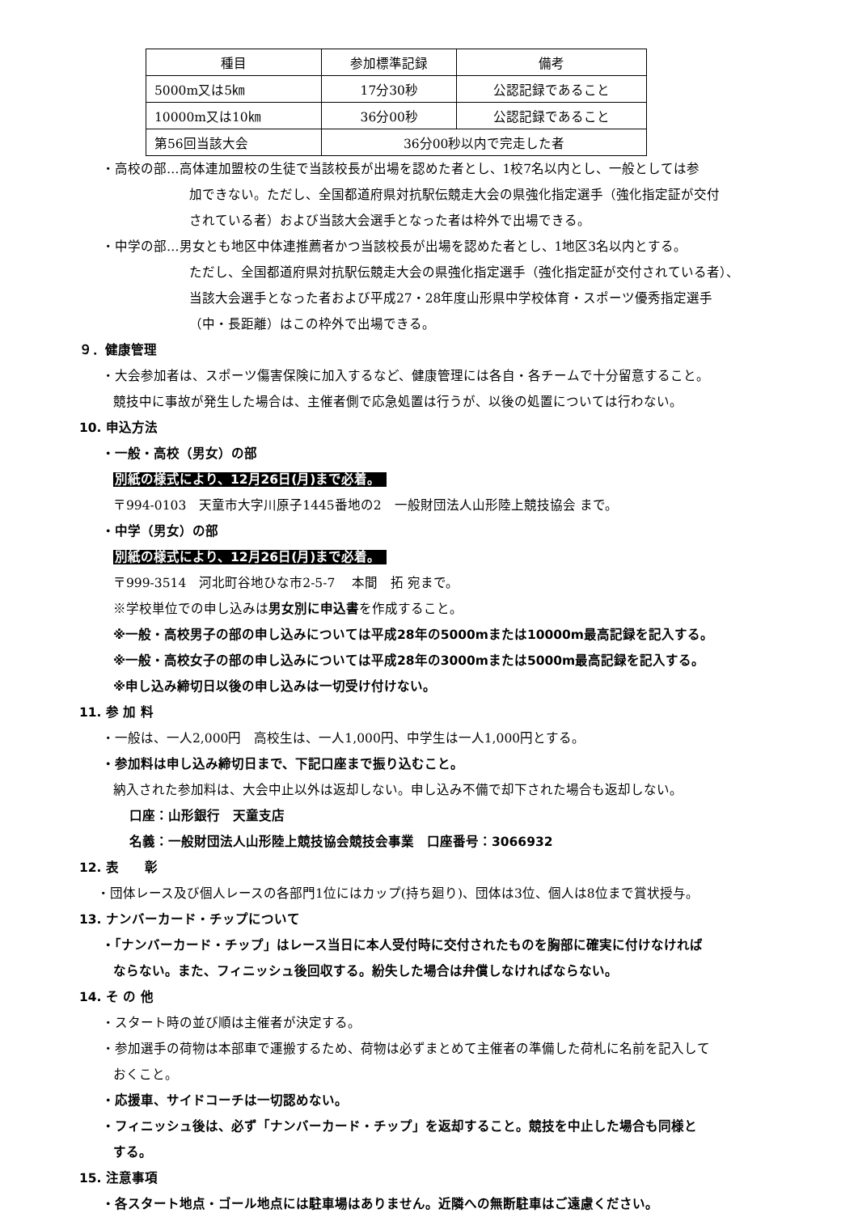| 種目 | 参加標準記録 | 備考 |
| --- | --- | --- |
| 5000m又は5㎞ | 17分30秒 | 公認記録であること |
| 10000m又は10㎞ | 36分00秒 | 公認記録であること |
| 第56回当該大会 | 36分00秒以内で完走した者 | |
・高校の部…高体連加盟校の生徒で当該校長が出場を認めた者とし、1校7名以内とし、一般としては参
加できない。ただし、全国都道府県対抗駅伝競走大会の県強化指定選手（強化指定証が交付
されている者）および当該大会選手となった者は枠外で出場できる。
・中学の部…男女とも地区中体連推薦者かつ当該校長が出場を認めた者とし、1地区3名以内とする。
ただし、全国都道府県対抗駅伝競走大会の県強化指定選手（強化指定証が交付されている者）、
当該大会選手となった者および平成27・28年度山形県中学校体育・スポーツ優秀指定選手
（中・長距離）はこの枠外で出場できる。
９．健康管理
・大会参加者は、スポーツ傷害保険に加入するなど、健康管理には各自・各チームで十分留意すること。
競技中に事故が発生した場合は、主催者側で応急処置は行うが、以後の処置については行わない。
10. 申込方法
・一般・高校（男女）の部
別紙の様式により、12月26日(月)まで必着。
〒994-0103　天童市大字川原子1445番地の2　一般財団法人山形陸上競技協会 まで。
・中学（男女）の部
別紙の様式により、12月26日(月)まで必着。
〒999-3514　河北町谷地ひな市2-5-7　 本間　拓 宛まで。
※学校単位での申し込みは男女別に申込書を作成すること。
※一般・高校男子の部の申し込みについては平成28年の5000mまたは10000m最高記録を記入する。
※一般・高校女子の部の申し込みについては平成28年の3000mまたは5000m最高記録を記入する。
※申し込み締切日以後の申し込みは一切受け付けない。
11. 参 加 料
・一般は、一人2,000円　高校生は、一人1,000円、中学生は一人1,000円とする。
・参加料は申し込み締切日まで、下記口座まで振り込むこと。
納入された参加料は、大会中止以外は返却しない。申し込み不備で却下された場合も返却しない。
口座：山形銀行　天童支店
名義：一般財団法人山形陸上競技協会競技会事業　口座番号：3066932
12. 表　　彰
・団体レース及び個人レースの各部門1位にはカップ(持ち廻り)、団体は3位、個人は8位まで賞状授与。
13. ナンバーカード・チップについて
・「ナンバーカード・チップ」はレース当日に本人受付時に交付されたものを胸部に確実に付けなければ
ならない。また、フィニッシュ後回収する。紛失した場合は弁償しなければならない。
14. そ の 他
・スタート時の並び順は主催者が決定する。
・参加選手の荷物は本部車で運搬するため、荷物は必ずまとめて主催者の準備した荷札に名前を記入して
おくこと。
・応援車、サイドコーチは一切認めない。
・フィニッシュ後は、必ず「ナンバーカード・チップ」を返却すること。競技を中止した場合も同様と
する。
15. 注意事項
・各スタート地点・ゴール地点には駐車場はありません。近隣への無断駐車はご遠慮ください。